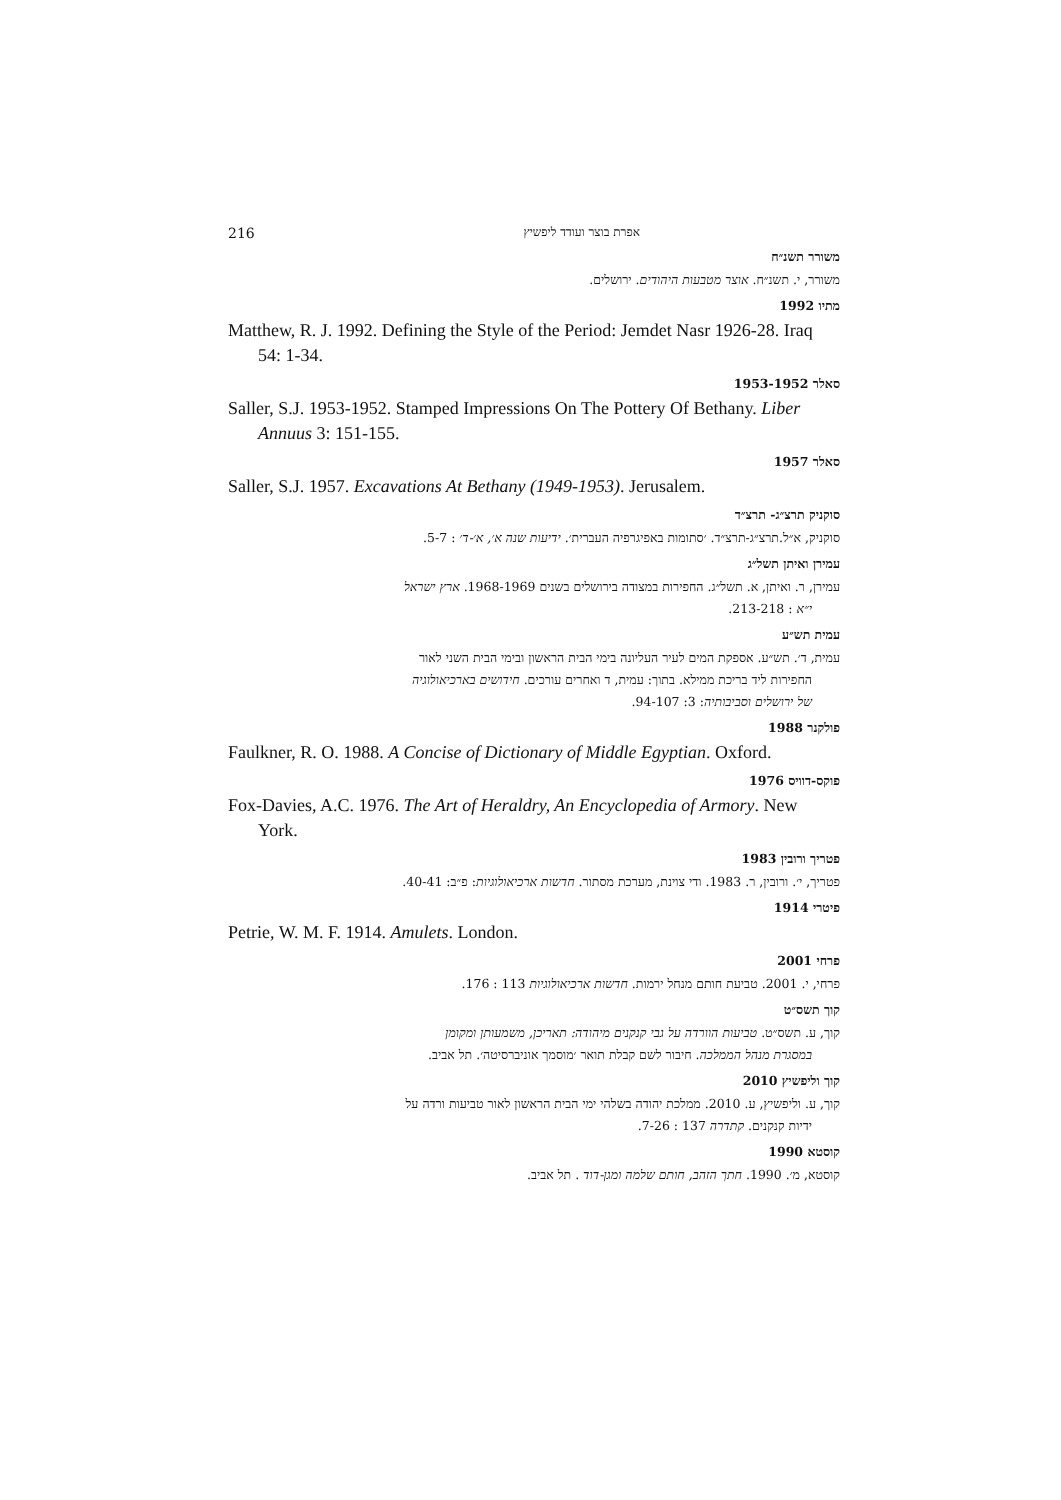216 אפרת בוצר ועודד ליפשיץ
משורר תשנ״ח
משורר, י. תשנ״ח. אוצר מטבעות היהודים. ירושלים.
מתיו 1992
Matthew, R. J. 1992. Defining the Style of the Period: Jemdet Nasr 1926-28. Iraq 54: 1-34.
סאלר 1953-1952
Saller, S.J. 1953-1952. Stamped Impressions On The Pottery Of Bethany. Liber Annuus 3: 151-155.
סאלר 1957
Saller, S.J. 1957. Excavations At Bethany (1949-1953). Jerusalem.
סוקניק תרצ״ג- תרצ״ד
סוקניק, א״ל.תרצ״ג-תרצ״ד. ׳סתומות באפיגרפיה העברית׳. ידיעות שנה א׳, א׳-ד׳ : 5-7.
עמירן ואיתן תשל״ג
עמירן, ר. ואיתן, א. תשל״ג. החפירות במצודה בירושלים בשנים 1968-1969. ארץ ישראל
י״א : 213-218.
עמית תש״ע
עמית, ד׳. תש״ע. אספקת המים לעיר העליונה בימי הבית הראשון ובימי הבית השני לאור
החפירות ליד בריכת ממילא. בתוך: עמית, ד ואחרים עורכים. חידושים בארכיאולוגיה
של ירושלים וסביבותיה: 3: 94-107.
פולקנר 1988
Faulkner, R. O. 1988. A Concise of Dictionary of Middle Egyptian. Oxford.
פוקס-דוויס 1976
Fox-Davies, A.C. 1976. The Art of Heraldry, An Encyclopedia of Armory. New York.
פטריך ורובין 1983
פטריך, י׳. ורובין, ר. 1983. ודי צוינת, מערכת מסתור. חדשות ארכיאולוגיות: פ״ב: 40-41.
פיטרי 1914
Petrie, W. M. F. 1914. Amulets. London.
פרחי 2001
פרחי, י. 2001. טביעת חותם מנחל ירמות. חדשות ארכיאולוגיות 113 : 176.
קוך תשס״ט
קוך, ע. תשס״ט. טביעות הוורדה על גבי קנקנים מיהודה: תאריכן, משמעותן ומקומן
במסגרת מנהל הממלכה. חיבור לשם קבלת תואר ׳מוסמך אוניברסיטה׳. תל אביב.
קוך וליפשיץ 2010
קוך, ע. וליפשיץ, ע. 2010. ממלכת יהודה בשלהי ימי הבית הראשון לאור טביעות ורדה על
ידיות קנקנים. קתדרה 137 : 7-26.
קוסטא 1990
קוסטא, מ׳. 1990. חתך הזהב, חותם שלמה ומגן-דוד . תל אביב.